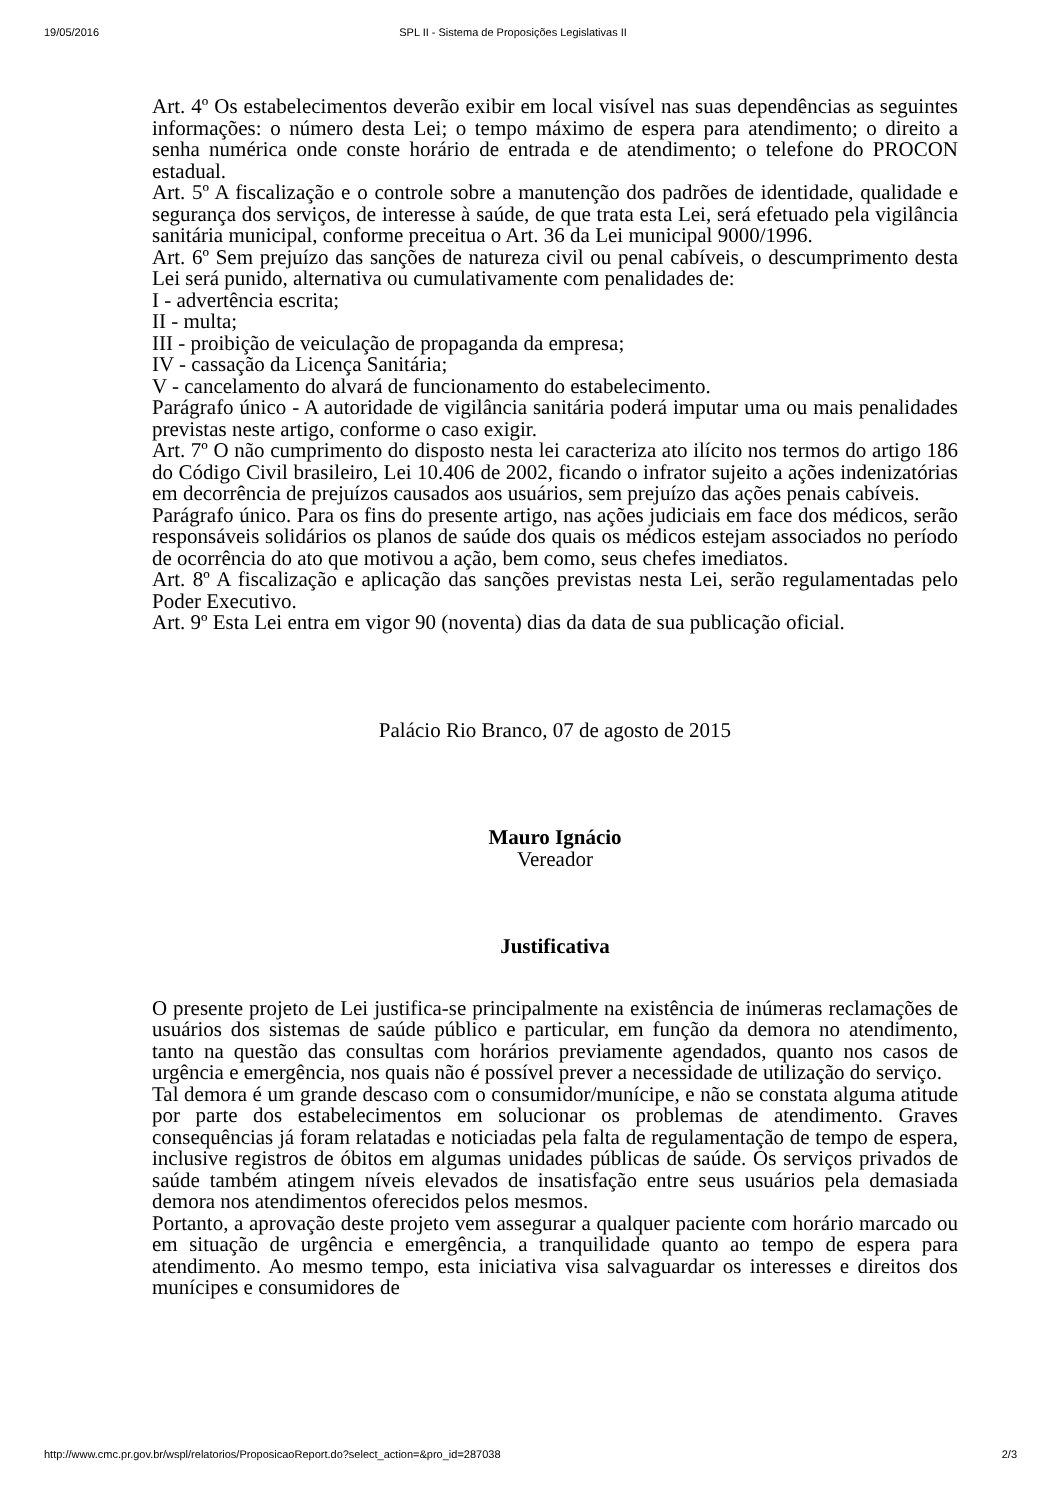19/05/2016 SPL II - Sistema de Proposições Legislativas II
Art. 4º Os estabelecimentos deverão exibir em local visível nas suas dependências as seguintes informações: o número desta Lei; o tempo máximo de espera para atendimento; o direito a senha numérica onde conste horário de entrada e de atendimento; o telefone do PROCON estadual.
Art. 5º A fiscalização e o controle sobre a manutenção dos padrões de identidade, qualidade e segurança dos serviços, de interesse à saúde, de que trata esta Lei, será efetuado pela vigilância sanitária municipal, conforme preceitua o Art. 36 da Lei municipal 9000/1996.
Art. 6º Sem prejuízo das sanções de natureza civil ou penal cabíveis, o descumprimento desta Lei será punido, alternativa ou cumulativamente com penalidades de:
I - advertência escrita;
II - multa;
III - proibição de veiculação de propaganda da empresa;
IV - cassação da Licença Sanitária;
V - cancelamento do alvará de funcionamento do estabelecimento.
Parágrafo único - A autoridade de vigilância sanitária poderá imputar uma ou mais penalidades previstas neste artigo, conforme o caso exigir.
Art. 7º O não cumprimento do disposto nesta lei caracteriza ato ilícito nos termos do artigo 186 do Código Civil brasileiro, Lei 10.406 de 2002, ficando o infrator sujeito a ações indenizatórias em decorrência de prejuízos causados aos usuários, sem prejuízo das ações penais cabíveis.
Parágrafo único. Para os fins do presente artigo, nas ações judiciais em face dos médicos, serão responsáveis solidários os planos de saúde dos quais os médicos estejam associados no período de ocorrência do ato que motivou a ação, bem como, seus chefes imediatos.
Art. 8º A fiscalização e aplicação das sanções previstas nesta Lei, serão regulamentadas pelo Poder Executivo.
Art. 9º Esta Lei entra em vigor 90 (noventa) dias da data de sua publicação oficial.
Palácio Rio Branco, 07 de agosto de 2015
Mauro Ignácio
Vereador
Justificativa
O presente projeto de Lei justifica-se principalmente na existência de inúmeras reclamações de usuários dos sistemas de saúde público e particular, em função da demora no atendimento, tanto na questão das consultas com horários previamente agendados, quanto nos casos de urgência e emergência, nos quais não é possível prever a necessidade de utilização do serviço.
Tal demora é um grande descaso com o consumidor/munícipe, e não se constata alguma atitude por parte dos estabelecimentos em solucionar os problemas de atendimento. Graves consequências já foram relatadas e noticiadas pela falta de regulamentação de tempo de espera, inclusive registros de óbitos em algumas unidades públicas de saúde. Os serviços privados de saúde também atingem níveis elevados de insatisfação entre seus usuários pela demasiada demora nos atendimentos oferecidos pelos mesmos.
Portanto, a aprovação deste projeto vem assegurar a qualquer paciente com horário marcado ou em situação de urgência e emergência, a tranquilidade quanto ao tempo de espera para atendimento. Ao mesmo tempo, esta iniciativa visa salvaguardar os interesses e direitos dos munícipes e consumidores de
http://www.cmc.pr.gov.br/wspl/relatorios/ProposicaoReport.do?select_action=&pro_id=287038 2/3